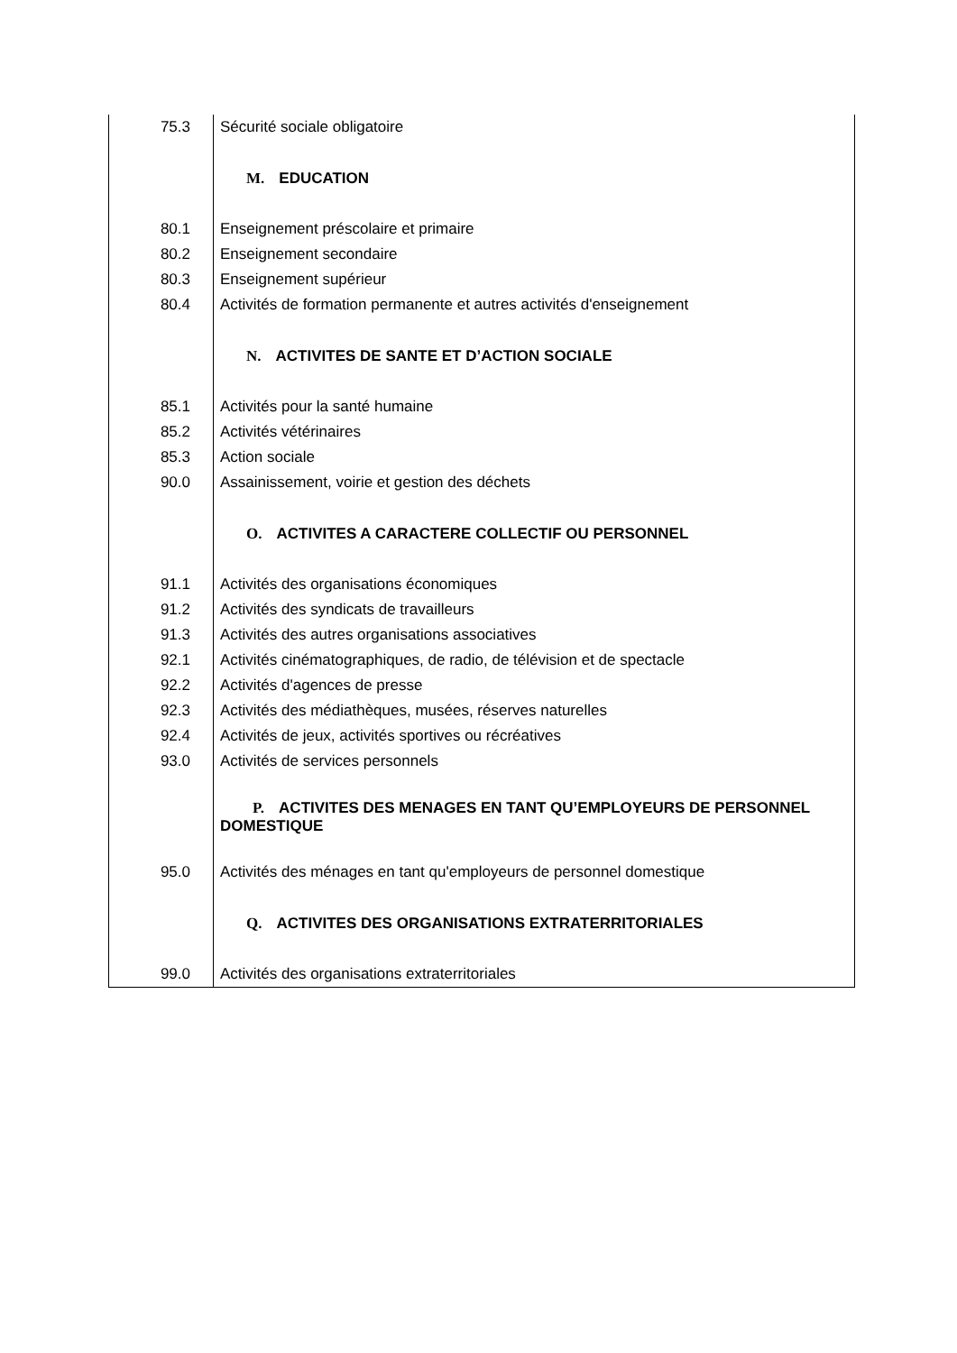| 75.3 | Sécurité sociale obligatoire |
| | M. EDUCATION |
| 80.1 | Enseignement préscolaire et primaire |
| 80.2 | Enseignement secondaire |
| 80.3 | Enseignement supérieur |
| 80.4 | Activités de formation permanente et autres activités d'enseignement |
| | N. ACTIVITES DE SANTE ET D’ACTION SOCIALE |
| 85.1 | Activités pour la santé humaine |
| 85.2 | Activités vétérinaires |
| 85.3 | Action sociale |
| 90.0 | Assainissement, voirie et gestion des déchets |
| | O. ACTIVITES A CARACTERE COLLECTIF OU PERSONNEL |
| 91.1 | Activités des organisations économiques |
| 91.2 | Activités des syndicats de travailleurs |
| 91.3 | Activités des autres organisations associatives |
| 92.1 | Activités cinématographiques, de radio, de télévision et de spectacle |
| 92.2 | Activités d'agences de presse |
| 92.3 | Activités des médiathèques, musées, réserves naturelles |
| 92.4 | Activités de jeux, activités sportives ou récréatives |
| 93.0 | Activités de services personnels |
| | P. ACTIVITES DES MENAGES EN TANT QU’EMPLOYEURS DE PERSONNEL DOMESTIQUE |
| 95.0 | Activités des ménages en tant qu'employeurs de personnel domestique |
| | Q. ACTIVITES DES ORGANISATIONS EXTRATERRITORIALES |
| 99.0 | Activités des organisations extraterritoriales |